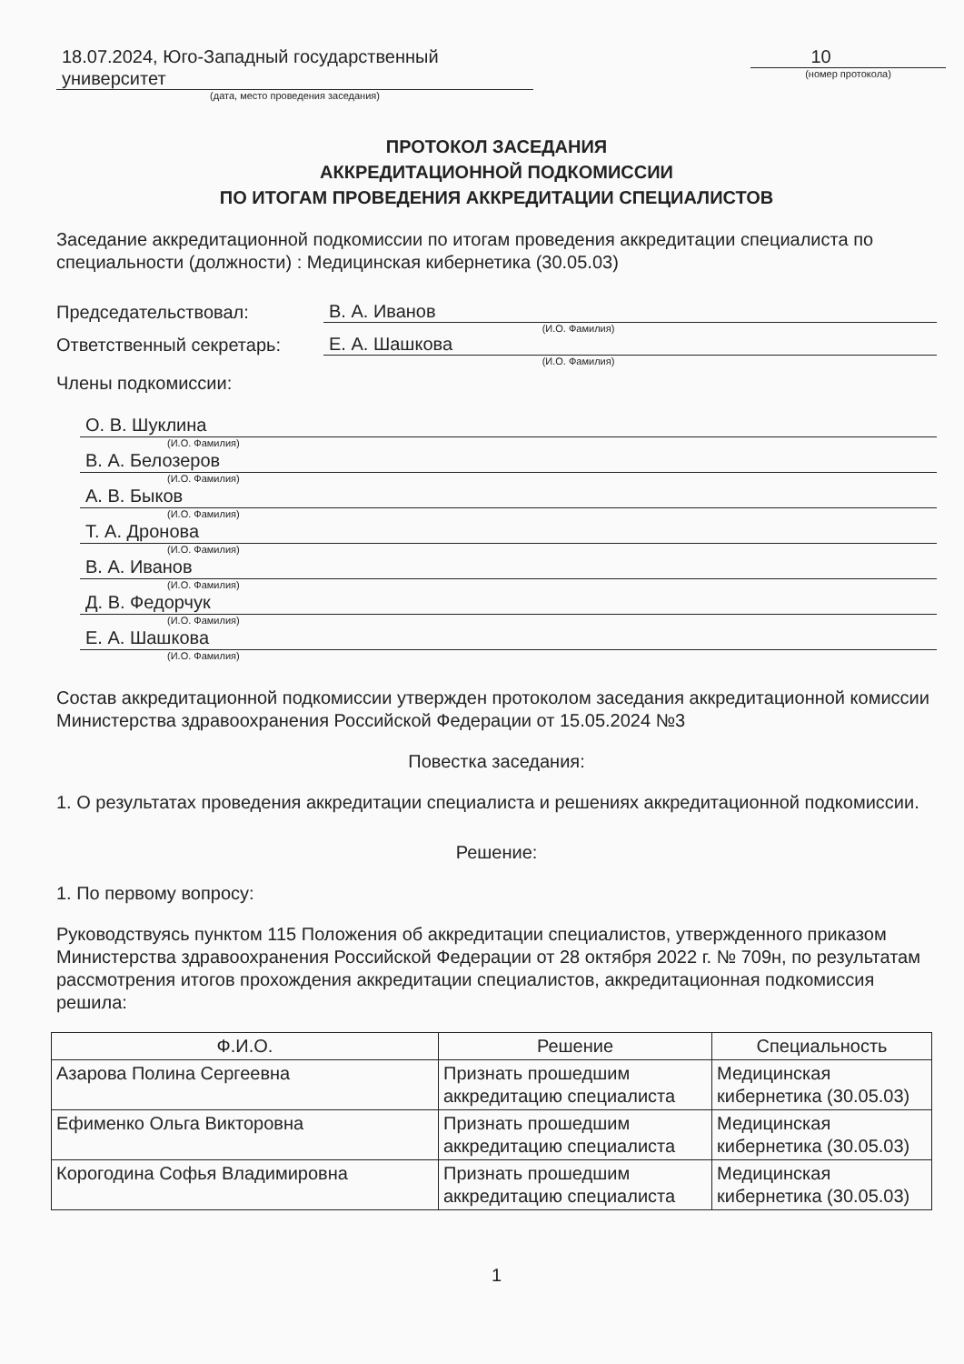18.07.2024, Юго-Западный государственный университет
(дата, место проведения заседания)
10
(номер протокола)
ПРОТОКОЛ ЗАСЕДАНИЯ
АККРЕДИТАЦИОННОЙ ПОДКОМИССИИ
ПО ИТОГАМ ПРОВЕДЕНИЯ АККРЕДИТАЦИИ СПЕЦИАЛИСТОВ
Заседание аккредитационной подкомиссии по итогам проведения аккредитации специалиста по специальности (должности) : Медицинская кибернетика (30.05.03)
Председательствовал:
В. А. Иванов
(И.О. Фамилия)
Ответственный секретарь:
Е. А. Шашкова
(И.О. Фамилия)
Члены подкомиссии:
О. В. Шуклина
(И.О. Фамилия)
В. А. Белозеров
(И.О. Фамилия)
А. В. Быков
(И.О. Фамилия)
Т. А. Дронова
(И.О. Фамилия)
В. А. Иванов
(И.О. Фамилия)
Д. В. Федорчук
(И.О. Фамилия)
Е. А. Шашкова
(И.О. Фамилия)
Состав аккредитационной подкомиссии утвержден протоколом заседания аккредитационной комиссии Министерства здравоохранения Российской Федерации от 15.05.2024 №3
Повестка заседания:
1. О результатах проведения аккредитации специалиста и решениях аккредитационной подкомиссии.
Решение:
1. По первому вопросу:
Руководствуясь пунктом 115 Положения об аккредитации специалистов, утвержденного приказом Министерства здравоохранения Российской Федерации от 28 октября 2022 г. № 709н, по результатам рассмотрения итогов прохождения аккредитации специалистов, аккредитационная подкомиссия решила:
| Ф.И.О. | Решение | Специальность |
| --- | --- | --- |
| Азарова Полина Сергеевна | Признать прошедшим аккредитацию специалиста | Медицинская кибернетика (30.05.03) |
| Ефименко Ольга Викторовна | Признать прошедшим аккредитацию специалиста | Медицинская кибернетика (30.05.03) |
| Корогодина Софья Владимировна | Признать прошедшим аккредитацию специалиста | Медицинская кибернетика (30.05.03) |
1